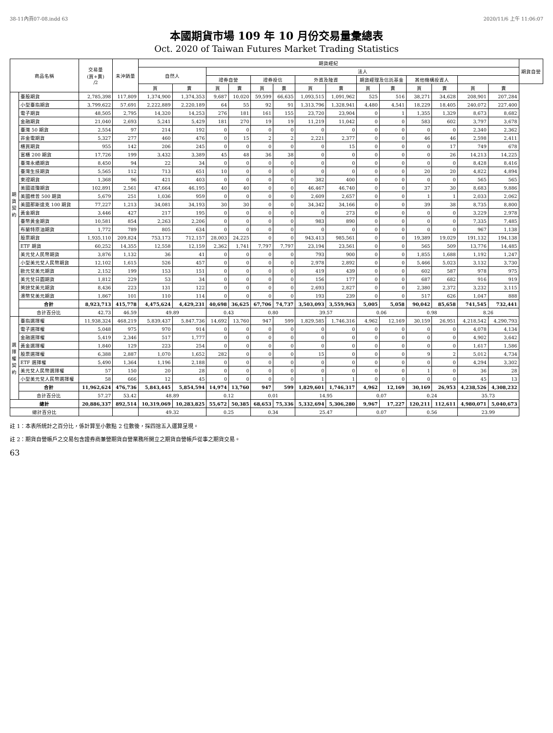38-11內頁07-08.indd 63 2020/11/6 上午 11:06:07
本國期貨市場 109 年 10 月份交易量彙總表
Oct. 2020 of Taiwan Futures Market Trading Statistics
| 商品名稱 | | 交易量 (買+賣) /2 | 未沖銷量 | 期貨經紀 | | | | | | | | | | | | | | 期貨自營 |
| --- | --- | --- | --- | --- | --- | --- | --- | --- | --- | --- | --- | --- | --- | --- | --- | --- | --- | --- |
| | | | | 自然人 | | 法人 | | | | | | | | | | | | |
| | | | | | | 證券自營 | | 證券投信 | | 外資及陸資 | | 期貨經理及信託基金 | | 其他機構投資人 | | | | |
| | | | | 買 | 賣 | 買 | 賣 | 買 | 賣 | 買 | 賣 | 買 | 賣 | 買 | 賣 | 買 | 賣 | |
| 期 貨 契 約 | 臺股期貨 | 2,785,398 | 117,809 | 1,374,900 | 1,374,353 | 9,687 | 10,020 | 59,599 | 66,635 | 1,093,515 | 1,091,962 | 525 | 516 | 38,271 | 34,628 | 208,901 | 207,284 | |
| | 小型臺指期貨 | 3,799,622 | 57,691 | 2,222,889 | 2,220,189 | 64 | 55 | 92 | 91 | 1,313,796 | 1,328,941 | 4,480 | 4,541 | 18,229 | 18,405 | 240,072 | 227,400 | |
| | 電子期貨 | 48,505 | 2,795 | 14,320 | 14,253 | 276 | 181 | 161 | 155 | 23,720 | 23,904 | 0 | 1 | 1,355 | 1,329 | 8,673 | 8,682 | |
| | 金融期貨 | 21,040 | 2,693 | 5,241 | 5,429 | 181 | 270 | 19 | 19 | 11,219 | 11,042 | 0 | 0 | 583 | 602 | 3,797 | 3,678 | |
| | 臺灣 50 期貨 | 2,554 | 97 | 214 | 192 | 0 | 0 | 0 | 0 | 0 | 0 | 0 | 0 | 0 | 0 | 2,340 | 2,362 | |
| | 非金電期貨 | 5,327 | 277 | 460 | 476 | 0 | 15 | 2 | 2 | 2,221 | 2,377 | 0 | 0 | 46 | 46 | 2,598 | 2,411 | |
| | 櫃買期貨 | 955 | 142 | 206 | 245 | 0 | 0 | 0 | 0 | 0 | 15 | 0 | 0 | 0 | 17 | 749 | 678 | |
| | 富櫃 200 期貨 | 17,726 | 199 | 3,432 | 3,389 | 45 | 48 | 36 | 38 | 0 | 0 | 0 | 0 | 0 | 26 | 14,213 | 14,225 | |
| | 臺灣永續期貨 | 8,450 | 94 | 22 | 34 | 0 | 0 | 0 | 0 | 0 | 0 | 0 | 0 | 0 | 0 | 8,428 | 8,416 | |
| | 臺灣生技期貨 | 5,565 | 112 | 713 | 651 | 10 | 0 | 0 | 0 | 0 | 0 | 0 | 0 | 20 | 20 | 4,822 | 4,894 | |
| | 東證期貨 | 1,368 | 96 | 421 | 403 | 0 | 0 | 0 | 0 | 382 | 400 | 0 | 0 | 0 | 0 | 565 | 565 | |
| | 美國道瓊期貨 | 102,891 | 2,561 | 47,664 | 46,195 | 40 | 40 | 0 | 0 | 46,467 | 46,740 | 0 | 0 | 37 | 30 | 8,683 | 9,886 | |
| | 美國標普 500 期貨 | 5,679 | 251 | 1,036 | 959 | 0 | 0 | 0 | 0 | 2,609 | 2,657 | 0 | 0 | 1 | 1 | 2,033 | 2,062 | |
| | 美國那斯達克 100 期貨 | 77,227 | 1,213 | 34,081 | 34,193 | 30 | 30 | 0 | 0 | 34,342 | 34,166 | 0 | 0 | 39 | 38 | 8,735 | 8,800 | |
| | 黃金期貨 | 3,446 | 427 | 217 | 195 | 0 | 0 | 0 | 0 | 0 | 273 | 0 | 0 | 0 | 0 | 3,229 | 2,978 | |
| | 臺幣黃金期貨 | 10,581 | 854 | 2,263 | 2,206 | 0 | 0 | 0 | 0 | 983 | 890 | 0 | 0 | 0 | 0 | 7,335 | 7,485 | |
| | 布蘭特原油期貨 | 1,772 | 789 | 805 | 634 | 0 | 0 | 0 | 0 | 0 | 0 | 0 | 0 | 0 | 0 | 967 | 1,138 | |
| | 股票期貨 | 1,935,110 | 209,824 | 753,173 | 712,157 | 28,003 | 24,225 | 0 | 0 | 943,413 | 985,561 | 0 | 0 | 19,389 | 19,029 | 191,132 | 194,138 | |
| | ETF 期貨 | 60,252 | 14,355 | 12,558 | 12,159 | 2,362 | 1,741 | 7,797 | 7,797 | 23,194 | 23,561 | 0 | 0 | 565 | 509 | 13,776 | 14,485 | |
| | 美元兌人民幣期貨 | 3,876 | 1,132 | 36 | 41 | 0 | 0 | 0 | 0 | 793 | 900 | 0 | 0 | 1,855 | 1,688 | 1,192 | 1,247 | |
| | 小型美元兌人民幣期貨 | 12,102 | 1,615 | 526 | 457 | 0 | 0 | 0 | 0 | 2,978 | 2,892 | 0 | 0 | 5,466 | 5,023 | 3,132 | 3,730 | |
| | 歐元兌美元期貨 | 2,152 | 199 | 153 | 151 | 0 | 0 | 0 | 0 | 419 | 439 | 0 | 0 | 602 | 587 | 978 | 975 | |
| | 美元兌日圓期貨 | 1,812 | 229 | 53 | 34 | 0 | 0 | 0 | 0 | 156 | 177 | 0 | 0 | 687 | 682 | 916 | 919 | |
| | 英鎊兌美元期貨 | 8,436 | 223 | 131 | 122 | 0 | 0 | 0 | 0 | 2,693 | 2,827 | 0 | 0 | 2,380 | 2,372 | 3,232 | 3,115 | |
| | 澳幣兌美元期貨 | 1,867 | 101 | 110 | 114 | 0 | 0 | 0 | 0 | 193 | 239 | 0 | 0 | 517 | 626 | 1,047 | 888 | |
| | 合計 | 8,923,713 | 415,778 | 4,475,624 | 4,429,231 | 40,698 | 36,625 | 67,706 | 74,737 | 3,503,093 | 3,559,963 | 5,005 | 5,058 | 90,042 | 85,658 | 741,545 | 732,441 | |
| | 合計百分比 | 42.73 | 46.59 | 49.89 | | 0.43 | | 0.80 | | 39.57 | | 0.06 | | 0.98 | | 8.26 | | |
| 選 擇 權 契 約 | 臺指選擇權 | 11,938,324 | 468,219 | 5,839,437 | 5,847,736 | 14,692 | 13,760 | 947 | 599 | 1,829,585 | 1,746,316 | 4,962 | 12,169 | 30,159 | 26,951 | 4,218,542 | 4,290,793 | |
| | 電子選擇權 | 5,048 | 975 | 970 | 914 | 0 | 0 | 0 | 0 | 0 | 0 | 0 | 0 | 0 | 0 | 4,078 | 4,134 | |
| | 金融選擇權 | 5,419 | 2,346 | 517 | 1,777 | 0 | 0 | 0 | 0 | 0 | 0 | 0 | 0 | 0 | 0 | 4,902 | 3,642 | |
| | 黃金選擇權 | 1,840 | 129 | 223 | 254 | 0 | 0 | 0 | 0 | 0 | 0 | 0 | 0 | 0 | 0 | 1,617 | 1,586 | |
| | 股票選擇權 | 6,388 | 2,887 | 1,070 | 1,652 | 282 | 0 | 0 | 0 | 15 | 0 | 0 | 0 | 9 | 2 | 5,012 | 4,734 | |
| | ETF 選擇權 | 5,490 | 1,364 | 1,196 | 2,188 | 0 | 0 | 0 | 0 | 0 | 0 | 0 | 0 | 0 | 0 | 4,294 | 3,302 | |
| | 美元兌人民幣選擇權 | 57 | 150 | 20 | 28 | 0 | 0 | 0 | 0 | 0 | 0 | 0 | 0 | 1 | 0 | 36 | 28 | |
| | 小型美元兌人民幣選擇權 | 58 | 666 | 12 | 45 | 0 | 0 | 0 | 0 | 1 | 1 | 0 | 0 | 0 | 0 | 45 | 13 | |
| | 合計 | 11,962,624 | 476,736 | 5,843,445 | 5,854,594 | 14,974 | 13,760 | 947 | 599 | 1,829,601 | 1,746,317 | 4,962 | 12,169 | 30,169 | 26,953 | 4,238,526 | 4,308,232 | |
| | 合計百分比 | 57.27 | 53.42 | 48.89 | | 0.12 | | 0.01 | | 14.95 | | 0.07 | | 0.24 | | 35.73 | | |
| 總計 | | 20,886,337 | 892,514 | 10,319,069 | 10,283,825 | 55,672 | 50,385 | 68,653 | 75,336 | 5,332,694 | 5,306,280 | 9,967 | 17,227 | 120,211 | 112,611 | 4,980,071 | 5,040,673 | |
| 總計百分比 | | | | 49.32 | | 0.25 | | 0.34 | | 25.47 | | 0.07 | | 0.56 | | 23.99 | | |
註 1：本表所統計之百分比，係計算至小數點 2 位數後，採四捨五入運算呈現。
註 2：期貨自營帳戶之交易包含證券商兼營期貨自營業務所開立之期貨自營帳戶從事之期貨交易。
63